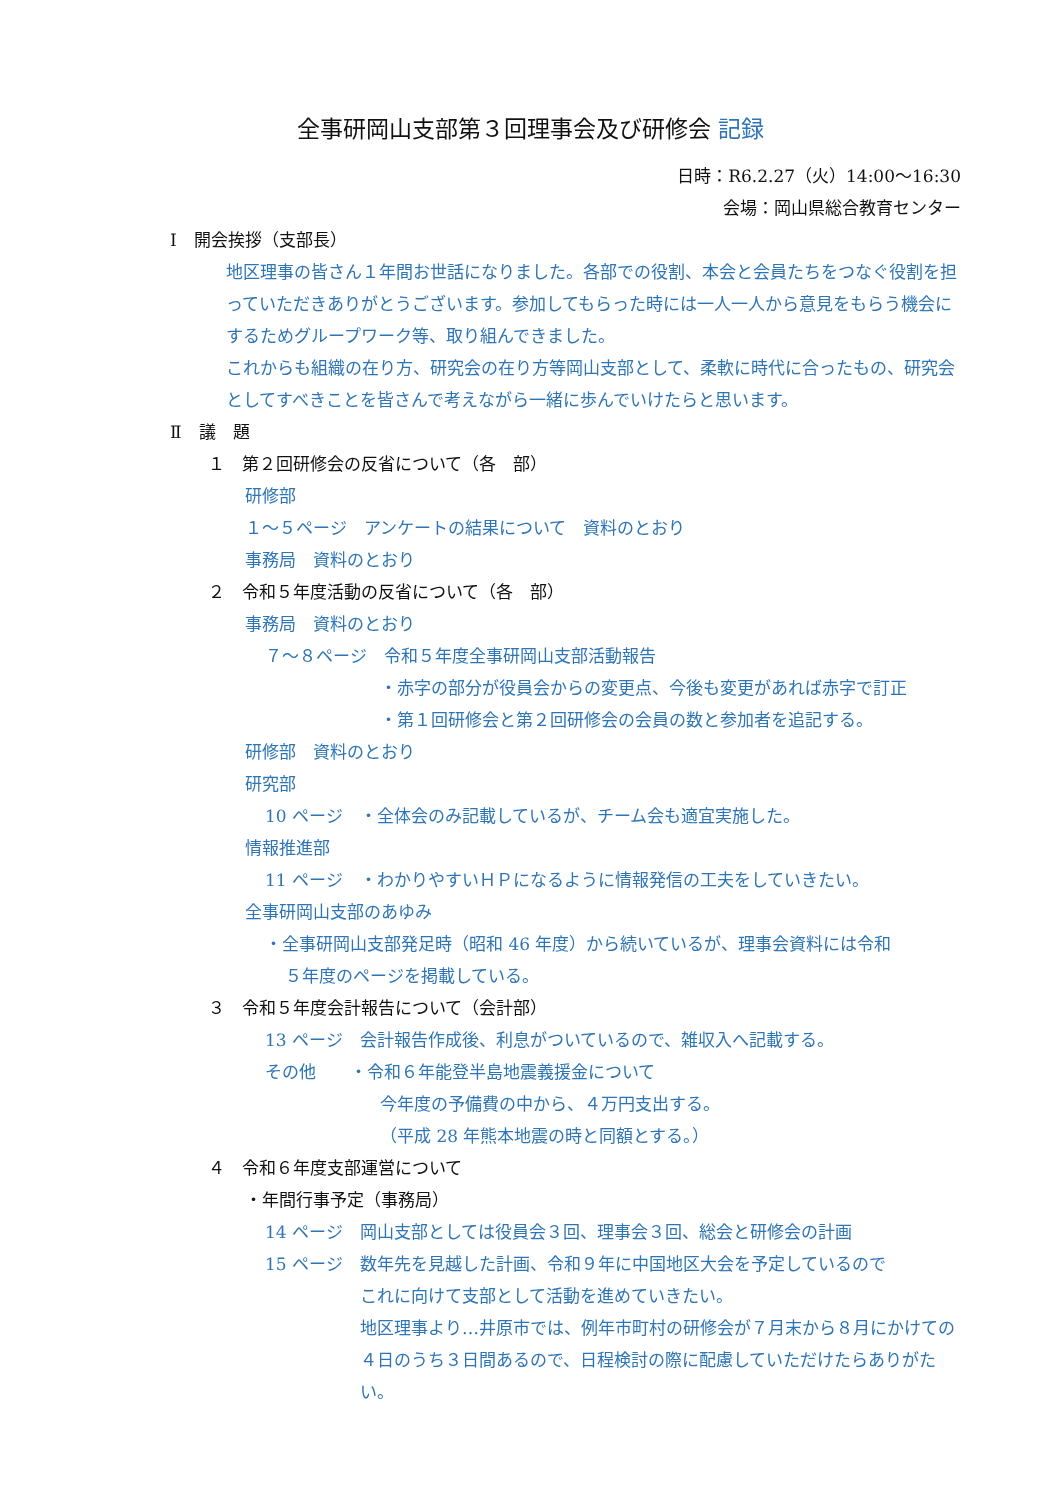全事研岡山支部第３回理事会及び研修会 記録
日時：R6.2.27（火）14:00～16:30
会場：岡山県総合教育センター
Ⅰ　開会挨拶（支部長）
地区理事の皆さん１年間お世話になりました。各部での役割、本会と会員たちをつなぐ役割を担っていただきありがとうございます。参加してもらった時には一人一人から意見をもらう機会にするためグループワーク等、取り組んできました。
これからも組織の在り方、研究会の在り方等岡山支部として、柔軟に時代に合ったもの、研究会としてすべきことを皆さんで考えながら一緒に歩んでいけたらと思います。
Ⅱ　議　題
１　第２回研修会の反省について（各　部）
研修部
１～５ページ　アンケートの結果について　資料のとおり
事務局　資料のとおり
２　令和５年度活動の反省について（各　部）
事務局　資料のとおり
７～８ページ　令和５年度全事研岡山支部活動報告
・赤字の部分が役員会からの変更点、今後も変更があれば赤字で訂正
・第１回研修会と第２回研修会の会員の数と参加者を追記する。
研修部　資料のとおり
研究部
10 ページ　・全体会のみ記載しているが、チーム会も適宜実施した。
情報推進部
11 ページ　・わかりやすいＨＰになるように情報発信の工夫をしていきたい。
全事研岡山支部のあゆみ
・全事研岡山支部発足時（昭和 46 年度）から続いているが、理事会資料には令和
５年度のページを掲載している。
３　令和５年度会計報告について（会計部）
13 ページ　会計報告作成後、利息がついているので、雑収入へ記載する。
その他　　・令和６年能登半島地震義援金について
今年度の予備費の中から、４万円支出する。
（平成 28 年熊本地震の時と同額とする。）
４　令和６年度支部運営について
・年間行事予定（事務局）
14 ページ　岡山支部としては役員会３回、理事会３回、総会と研修会の計画
15 ページ　数年先を見越した計画、令和９年に中国地区大会を予定しているので
これに向けて支部として活動を進めていきたい。
地区理事より…井原市では、例年市町村の研修会が７月末から８月にかけての４日のうち３日間あるので、日程検討の際に配慮していただけたらありがたい。